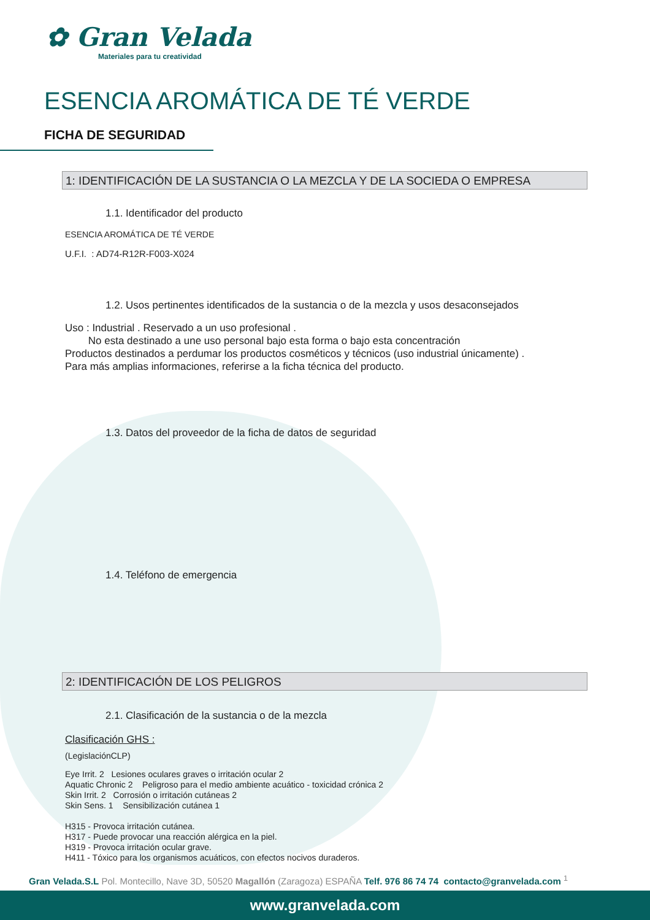✿ Gran Velada
Materiales para tu creatividad
ESENCIA AROMÁTICA DE TÉ VERDE
FICHA DE SEGURIDAD
1: IDENTIFICACIÓN DE LA SUSTANCIA O LA MEZCLA Y DE LA SOCIEDA O EMPRESA
1.1. Identificador del producto
ESENCIA AROMÁTICA DE TÉ VERDE
U.F.I. : AD74-R12R-F003-X024
1.2. Usos pertinentes identificados de la sustancia o de la mezcla y usos desaconsejados
Uso : Industrial . Reservado a un uso profesional .
No esta destinado a une uso personal bajo esta forma o bajo esta concentración
Productos destinados a perdumar los productos cosméticos y técnicos (uso industrial únicamente) .
Para más amplias informaciones, referirse a la ficha técnica del producto.
1.3. Datos del proveedor de la ficha de datos de seguridad
1.4. Teléfono de emergencia
2: IDENTIFICACIÓN DE LOS PELIGROS
2.1. Clasificación de la sustancia o de la mezcla
Clasificación GHS :
(LegislaciónCLP)
Eye Irrit. 2 Lesiones oculares graves o irritación ocular 2
Aquatic Chronic 2 Peligroso para el medio ambiente acuático - toxicidad crónica 2
Skin Irrit. 2 Corrosión o irritación cutáneas 2
Skin Sens. 1 Sensibilización cutánea 1
H315 - Provoca irritación cutánea.
H317 - Puede provocar una reacción alérgica en la piel.
H319 - Provoca irritación ocular grave.
H411 - Tóxico para los organismos acuáticos, con efectos nocivos duraderos.
Gran Velada.S.L Pol. Montecillo, Nave 3D, 50520 Magallón (Zaragoza) ESPAÑA Telf. 976 86 74 74 contacto@granvelada.com <sup>1</sup>
www.granvelada.com